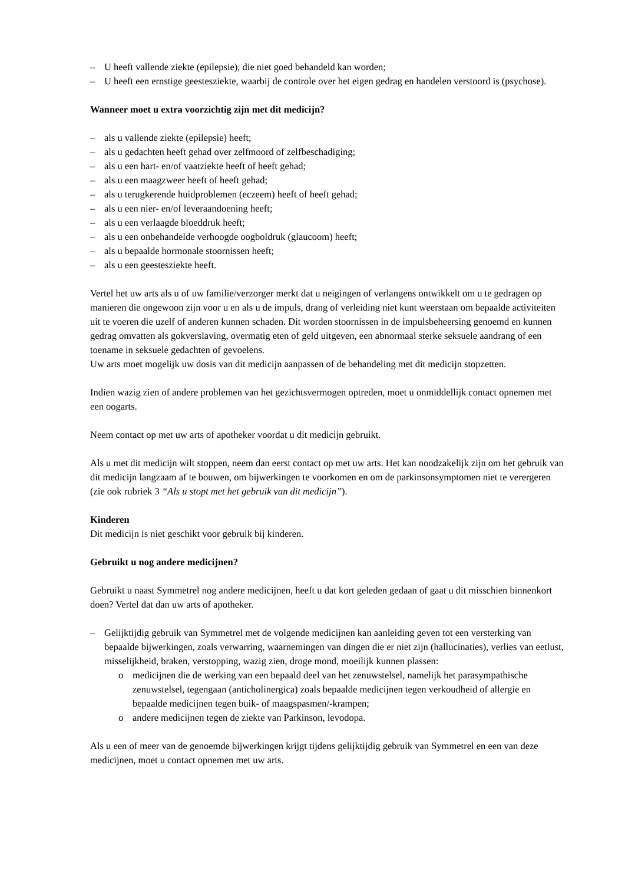– U heeft vallende ziekte (epilepsie), die niet goed behandeld kan worden;
– U heeft een ernstige geestesziekte, waarbij de controle over het eigen gedrag en handelen verstoord is (psychose).
Wanneer moet u extra voorzichtig zijn met dit medicijn?
– als u vallende ziekte (epilepsie) heeft;
– als u gedachten heeft gehad over zelfmoord of zelfbeschadiging;
– als u een hart- en/of vaatziekte heeft of heeft gehad;
– als u een maagzweer heeft of heeft gehad;
– als u terugkerende huidproblemen (eczeem) heeft of heeft gehad;
– als u een nier- en/of leveraandoening heeft;
– als u een verlaagde bloeddruk heeft;
– als u een onbehandelde verhoogde oogboldruk (glaucoom) heeft;
– als u bepaalde hormonale stoornissen heeft;
– als u een geestesziekte heeft.
Vertel het uw arts als u of uw familie/verzorger merkt dat u neigingen of verlangens ontwikkelt om u te gedragen op manieren die ongewoon zijn voor u en als u de impuls, drang of verleiding niet kunt weerstaan om bepaalde activiteiten uit te voeren die uzelf of anderen kunnen schaden. Dit worden stoornissen in de impulsbeheersing genoemd en kunnen gedrag omvatten als gokverslaving, overmatig eten of geld uitgeven, een abnormaal sterke seksuele aandrang of een toename in seksuele gedachten of gevoelens.
Uw arts moet mogelijk uw dosis van dit medicijn aanpassen of de behandeling met dit medicijn stopzetten.
Indien wazig zien of andere problemen van het gezichtsvermogen optreden, moet u onmiddellijk contact opnemen met een oogarts.
Neem contact op met uw arts of apotheker voordat u dit medicijn gebruikt.
Als u met dit medicijn wilt stoppen, neem dan eerst contact op met uw arts. Het kan noodzakelijk zijn om het gebruik van dit medicijn langzaam af te bouwen, om bijwerkingen te voorkomen en om de parkinsonsymptomen niet te verergeren (zie ook rubriek 3 “Als u stopt met het gebruik van dit medicijn”).
Kinderen
Dit medicijn is niet geschikt voor gebruik bij kinderen.
Gebruikt u nog andere medicijnen?
Gebruikt u naast Symmetrel nog andere medicijnen, heeft u dat kort geleden gedaan of gaat u dit misschien binnenkort doen? Vertel dat dan uw arts of apotheker.
– Gelijktijdig gebruik van Symmetrel met de volgende medicijnen kan aanleiding geven tot een versterking van bepaalde bijwerkingen, zoals verwarring, waarnemingen van dingen die er niet zijn (hallucinaties), verlies van eetlust, misselijkheid, braken, verstopping, wazig zien, droge mond, moeilijk kunnen plassen:
o medicijnen die de werking van een bepaald deel van het zenuwstelsel, namelijk het parasympathische zenuwstelsel, tegengaan (anticholinergica) zoals bepaalde medicijnen tegen verkoudheid of allergie en bepaalde medicijnen tegen buik- of maagspasmen/-krampen;
o andere medicijnen tegen de ziekte van Parkinson, levodopa.
Als u een of meer van de genoemde bijwerkingen krijgt tijdens gelijktijdig gebruik van Symmetrel en een van deze medicijnen, moet u contact opnemen met uw arts.